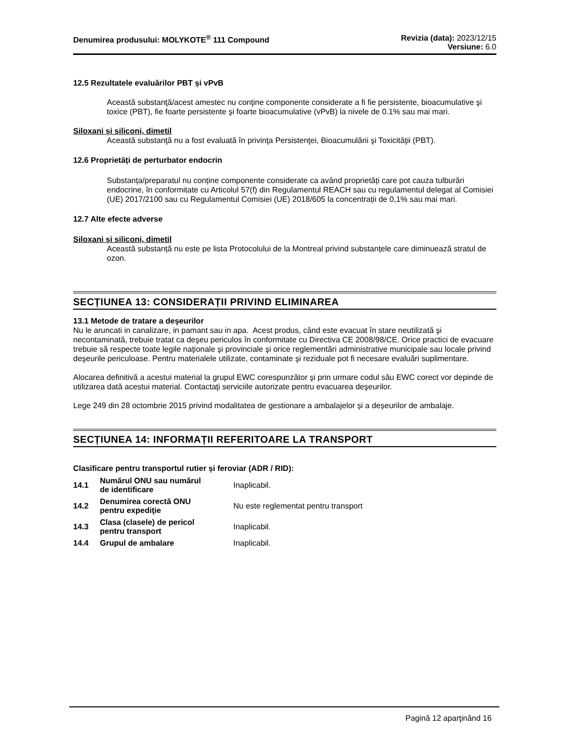Denumirea produsului: MOLYKOTE<sup>®</sup> 111 Compound
Revizia (data): 2023/12/15
Versiune: 6.0
12.5 Rezultatele evaluărilor PBT și vPvB
Această substanţă/acest amestec nu conţine componente considerate a fi fie persistente, bioacumulative şi toxice (PBT), fie foarte persistente şi foarte bioacumulative (vPvB) la nivele de 0.1% sau mai mari.
Siloxani și siliconi, dimetil
Această substanţă nu a fost evaluată în privinţa Persistenţei, Bioacumulării şi Toxicităţii (PBT).
12.6 Proprietăți de perturbator endocrin
Substanța/preparatul nu conține componente considerate ca având proprietăți care pot cauza tulburări endocrine, în conformitate cu Articolul 57(f) din Regulamentul REACH sau cu regulamentul delegat al Comisiei (UE) 2017/2100 sau cu Regulamentul Comisiei (UE) 2018/605 la concentrații de 0,1% sau mai mari.
12.7 Alte efecte adverse
Siloxani și siliconi, dimetil
Această substanță nu este pe lista Protocolului de la Montreal privind substanțele care diminuează stratul de ozon.
SECȚIUNEA 13: CONSIDERAȚII PRIVIND ELIMINAREA
13.1 Metode de tratare a deşeurilor
Nu le aruncati in canalizare, in pamant sau in apa. Acest produs, când este evacuat în stare neutilizată şi necontaminată, trebuie tratat ca deşeu periculos în conformitate cu Directiva CE 2008/98/CE. Orice practici de evacuare trebuie să respecte toate legile naţionale şi provinciale şi orice reglementări administrative municipale sau locale privind deşeurile periculoase. Pentru materialele utilizate, contaminate şi reziduale pot fi necesare evaluări suplimentare.
Alocarea definitivă a acestui material la grupul EWC corespunzător şi prin urmare codul său EWC corect vor depinde de utilizarea dată acestui material. Contactaţi serviciile autorizate pentru evacuarea deşeurilor.
Lege 249 din 28 octombrie 2015 privind modalitatea de gestionare a ambalajelor și a deșeurilor de ambalaje.
SECȚIUNEA 14: INFORMAȚII REFERITOARE LA TRANSPORT
Clasificare pentru transportul rutier și feroviar (ADR / RID):
| 14.1 | Numărul ONU sau numărul de identificare | Inaplicabil. |
| 14.2 | Denumirea corectă ONU pentru expediţie | Nu este reglementat pentru transport |
| 14.3 | Clasa (clasele) de pericol pentru transport | Inaplicabil. |
| 14.4 | Grupul de ambalare | Inaplicabil. |
Pagină 12 aparţinând 16